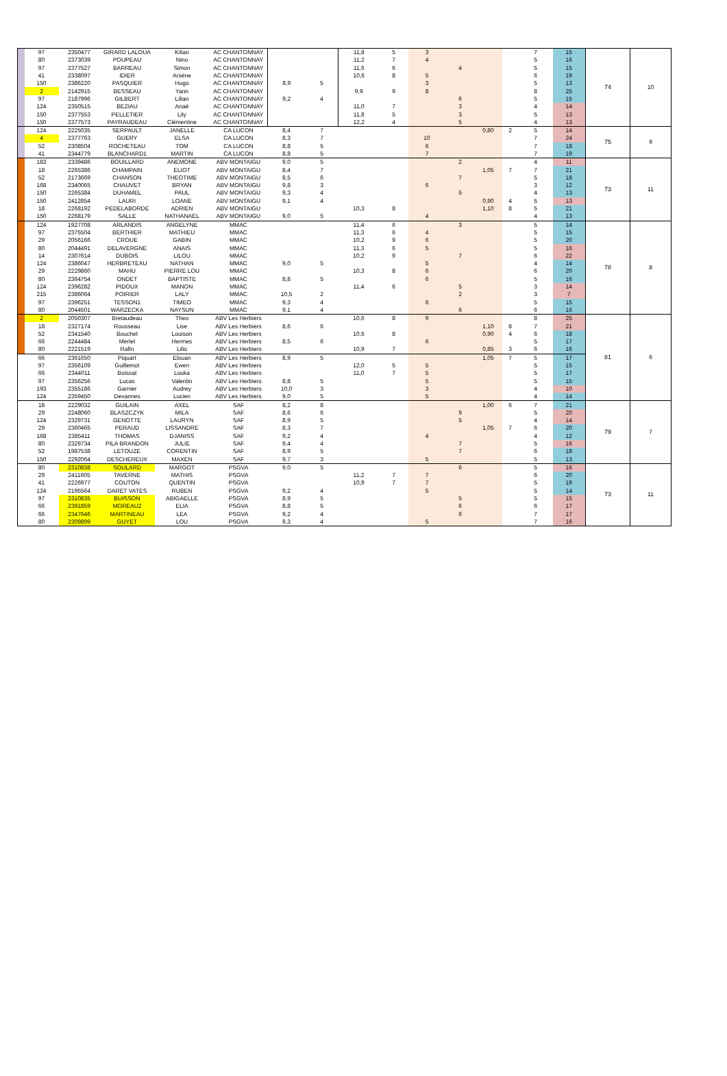| | 97 | 2350477 | GIRARD LALOUA | Kilian | AC CHANTONNAY | | | 11,8 | 5 | 3 | | | | 7 | 15 | 74 | 10 |
| | 80 | 2373039 | POUPEAU | Nino | AC CHANTONNAY | | | 11,2 | 7 | 4 | | | | 5 | 16 | | |
| | 97 | 2377527 | BARREAU | Simon | AC CHANTONNAY | | | 11,6 | 6 | | 4 | | | 5 | 15 | | |
| | 41 | 2338097 | IDIER | Arsène | AC CHANTONNAY | | | 10,6 | 8 | 5 | | | | 6 | 19 | | |
| | 150 | 2386220 | PASQUIER | Hugo | AC CHANTONNAY | 8,9 | 5 | | | 3 | | | | 5 | 13 | | |
| | 2 | 2142915 | BESSEAU | Yann | AC CHANTONNAY | | | 9,9 | 9 | 8 | | | | 8 | 25 | | |
| | 97 | 2187996 | GILBERT | Lilian | AC CHANTONNAY | 9,2 | 4 | | | | 6 | | | 5 | 15 | | |
| | 124 | 2350515 | BEZIAU | Anaë | AC CHANTONNAY | | | 11,0 | 7 | | 3 | | | 4 | 14 | | |
| | 150 | 2377553 | PELLETIER | Lily | AC CHANTONNAY | | | 11,8 | 5 | | 3 | | | 5 | 13 | | |
| | 150 | 2377573 | PAYRAUDEAU | Clémentine | AC CHANTONNAY | | | 12,2 | 4 | | 5 | | | 4 | 13 | | |
| | 124 | 2225035 | SERPAULT | JANELLE | CA LUCON | 8,4 | 7 | | | | | 0,80 | 2 | 5 | 14 | 75 | 9 |
| | 4 | 2377763 | GUERY | ELSA | CA LUCON | 8,3 | 7 | | | 10 | | | | 7 | 24 | | |
| | 52 | 2308504 | ROCHETEAU | TOM | CA LUCON | 8,8 | 5 | | | 6 | | | | 7 | 18 | | |
| | 41 | 2344779 | BLANCHARD1 | MARTIN | CA LUCON | 8,8 | 5 | | | 7 | | | | 7 | 19 | | |
| | 183 | 2339486 | BOUILLARD | ANEMONE | ABV MONTAIGU | 9,0 | 5 | | | | 2 | | | 4 | 11 | 73 | 11 |
| | 18 | 2265386 | CHAMPAIN | ELIOT | ABV MONTAIGU | 8,4 | 7 | | | | | 1,05 | 7 | 7 | 21 | | |
| | 52 | 2173669 | CHANSON | THEOTIME | ABV MONTAIGU | 8,5 | 6 | | | | 7 | | | 5 | 18 | | |
| | 168 | 2340065 | CHAUVET | BRYAN | ABV MONTAIGU | 9,8 | 3 | | | 6 | | | | 3 | 12 | | |
| | 150 | 2265384 | DUHAMEL | PAUL | ABV MONTAIGU | 9,3 | 4 | | | | 5 | | | 4 | 13 | | |
| | 150 | 2412854 | LAURI | LOANE | ABV MONTAIGU | 9,1 | 4 | | | | | 0,90 | 4 | 5 | 13 | | |
| | 18 | 2268192 | PEDELABORDE | ADRIEN | ABV MONTAIGU | | | 10,3 | 8 | | | 1,10 | 8 | 5 | 21 | | |
| | 150 | 2268179 | SALLE | NATHANAEL | ABV MONTAIGU | 9,0 | 5 | | | 4 | | | | 4 | 13 | | |
| | 124 | 1927708 | ARLANDIS | ANGELYNE | MMAC | | | 11,4 | 6 | | 3 | | | 5 | 14 | 78 | 8 |
| | 97 | 2375504 | BERTHIER | MATHIEU | MMAC | | | 11,3 | 6 | 4 | | | | 5 | 15 | | |
| | 29 | 2056166 | CROUE | GABIN | MMAC | | | 10,2 | 9 | 6 | | | | 5 | 20 | | |
| | 80 | 2044491 | DELAVERGNE | ANAIS | MMAC | | | 11,3 | 6 | 5 | | | | 5 | 16 | | |
| | 14 | 2307614 | DUBOIS | LILOU | MMAC | | | 10,2 | 9 | | 7 | | | 6 | 22 | | |
| | 124 | 2386047 | HERBRETEAU | NATHAN | MMAC | 9,0 | 5 | | | 5 | | | | 4 | 14 | | |
| | 29 | 2229860 | MAHU | PIERRE LOU | MMAC | | | 10,3 | 8 | 6 | | | | 6 | 20 | | |
| | 80 | 2364754 | ONDET | BAPTISTE | MMAC | 8,8 | 5 | | | 6 | | | | 5 | 16 | | |
| | 124 | 2396282 | PIDOUX | MANON | MMAC | | | 11,4 | 6 | | 5 | | | 3 | 14 | | |
| | 215 | 2386064 | POIRIER | LALY | MMAC | 10,5 | 2 | | | | 2 | | | 3 | 7 | | |
| | 97 | 2396251 | TESSON1 | TIMEO | MMAC | 9,3 | 4 | | | 6 | | | | 5 | 15 | | |
| | 80 | 2044501 | WARZECKA | NAYSUN | MMAC | 9,1 | 4 | | | | 6 | | | 6 | 16 | | |
| | 2 | 2050307 | Bretaudeau | Theo | ABV Les Herbiers | | | 10,6 | 8 | 9 | | | | 8 | 25 | 81 | 6 |
| | 18 | 2327174 | Rousseau | Lise | ABV Les Herbiers | 8,6 | 6 | | | | | 1,10 | 8 | 7 | 21 | | |
| | 52 | 2341540 | Bouchet | Louison | ABV Les Herbiers | | | 10,6 | 8 | | | 0,90 | 4 | 6 | 18 | | |
| | 66 | 2244484 | Merlet | Hermes | ABV Les Herbiers | 8,5 | 6 | | | 6 | | | | 5 | 17 | | |
| | 80 | 2221519 | Rafin | Lilio | ABV Les Herbiers | | | 10,9 | 7 | | | 0,85 | 3 | 6 | 16 | | |
| | 66 | 2361650 | Piquart | Elouan | ABV Les Herbiers | 8,9 | 5 | | | | | 1,05 | 7 | 5 | 17 | | |
| | 97 | 2356109 | Guillemot | Ewen | ABV Les Herbiers | | | 12,0 | 5 | 5 | | | | 5 | 15 | | |
| | 66 | 2344011 | Boissat | Louka | ABV Les Herbiers | | | 11,0 | 7 | 5 | | | | 5 | 17 | | |
| | 97 | 2356256 | Lucas | Valentin | ABV Les Herbiers | 8,8 | 5 | | | 5 | | | | 5 | 15 | | |
| | 193 | 2355186 | Garnier | Audrey | ABV Les Herbiers | 10,0 | 3 | | | 3 | | | | 4 | 10 | | |
| | 124 | 2359450 | Devannes | Lucien | ABV Les Herbiers | 9,0 | 5 | | | 5 | | | | 4 | 14 | | |
| | 18 | 2229032 | GUILAIN | AXEL | SAF | 8,2 | 8 | | | | | 1,00 | 6 | 7 | 21 | 79 | 7 |
| | 29 | 2248060 | BLASZCZYK | MILA | SAF | 8,6 | 6 | | | | 9 | | | 5 | 20 | | |
| | 124 | 2329731 | GENOTTE | LAURYN | SAF | 8,9 | 5 | | | | 5 | | | 4 | 14 | | |
| | 29 | 2360465 | PERAUD | LISSANDRE | SAF | 8,3 | 7 | | | | | 1,05 | 7 | 6 | 20 | | |
| | 168 | 2385411 | THOMAS | DJANISS | SAF | 9,2 | 4 | | | 4 | | | | 4 | 12 | | |
| | 80 | 2329734 | PILA BRANDON | JULIE | SAF | 9,4 | 4 | | | | 7 | | | 5 | 16 | | |
| | 52 | 1987538 | LETOUZE | CORENTIN | SAF | 8,9 | 5 | | | | 7 | | | 6 | 18 | | |
| | 150 | 2292064 | DESCHEREUX | MAXEN | SAF | 9,7 | 3 | | | 5 | | | | 5 | 13 | | |
| | 80 | 2310838 | SOULARD | MARGOT | PSGVA | 9,0 | 5 | | | | 6 | | | 5 | 16 | 73 | 11 |
| | 29 | 2411605 | TAVERNE | MATHIS | PSGVA | | | 11,2 | 7 | 7 | | | | 6 | 20 | | |
| | 41 | 2226977 | COUTON | QUENTIN | PSGVA | | | 10,9 | 7 | 7 | | | | 5 | 19 | | |
| | 124 | 2195564 | DARET VATES | RUBEN | PSGVA | 9,2 | 4 | | | 5 | | | | 5 | 14 | | |
| | 97 | 2310835 | BUISSON | ABIGAELLE | PSGVA | 8,9 | 5 | | | | 5 | | | 5 | 15 | | |
| | 66 | 2391859 | MOREAU2 | ELIA | PSGVA | 8,8 | 5 | | | | 6 | | | 6 | 17 | | |
| | 66 | 2347646 | MARTINEAU | LEA | PSGVA | 9,2 | 4 | | | | 6 | | | 7 | 17 | | |
| | 80 | 2309899 | GUYET | LOU | PSGVA | 9,3 | 4 | | | 5 | | | | 7 | 16 | | |